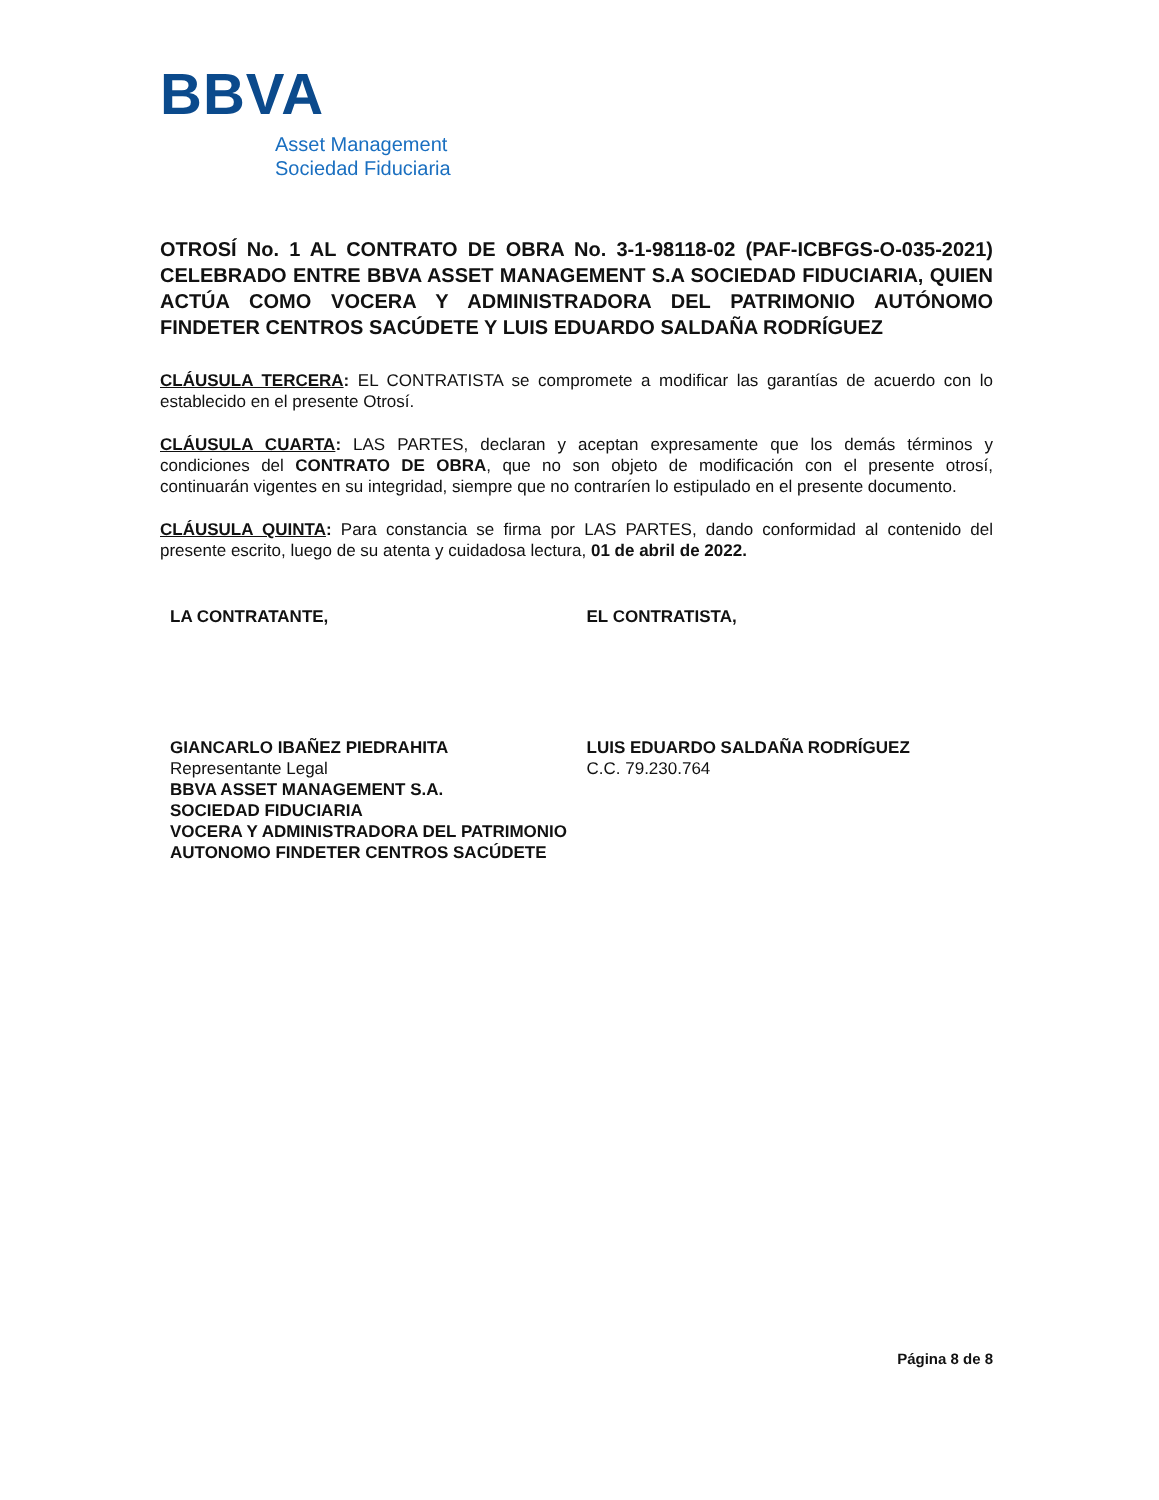BBVA
Asset Management
Sociedad Fiduciaria
OTROSÍ No. 1 AL CONTRATO DE OBRA No. 3-1-98118-02 (PAF-ICBFGS-O-035-2021) CELEBRADO ENTRE BBVA ASSET MANAGEMENT S.A SOCIEDAD FIDUCIARIA, QUIEN ACTÚA COMO VOCERA Y ADMINISTRADORA DEL PATRIMONIO AUTÓNOMO FINDETER CENTROS SACÚDETE Y LUIS EDUARDO SALDAÑA RODRÍGUEZ
CLÁUSULA TERCERA: EL CONTRATISTA se compromete a modificar las garantías de acuerdo con lo establecido en el presente Otrosí.
CLÁUSULA CUARTA: LAS PARTES, declaran y aceptan expresamente que los demás términos y condiciones del CONTRATO DE OBRA, que no son objeto de modificación con el presente otrosí, continuarán vigentes en su integridad, siempre que no contraríen lo estipulado en el presente documento.
CLÁUSULA QUINTA: Para constancia se firma por LAS PARTES, dando conformidad al contenido del presente escrito, luego de su atenta y cuidadosa lectura, 01 de abril de 2022.
LA CONTRATANTE,
GIANCARLO IBAÑEZ PIEDRAHITA
Representante Legal
BBVA ASSET MANAGEMENT S.A.
SOCIEDAD FIDUCIARIA
VOCERA Y ADMINISTRADORA DEL PATRIMONIO AUTONOMO FINDETER CENTROS SACÚDETE
EL CONTRATISTA,
LUIS EDUARDO SALDAÑA RODRÍGUEZ
C.C. 79.230.764
Página 8 de 8